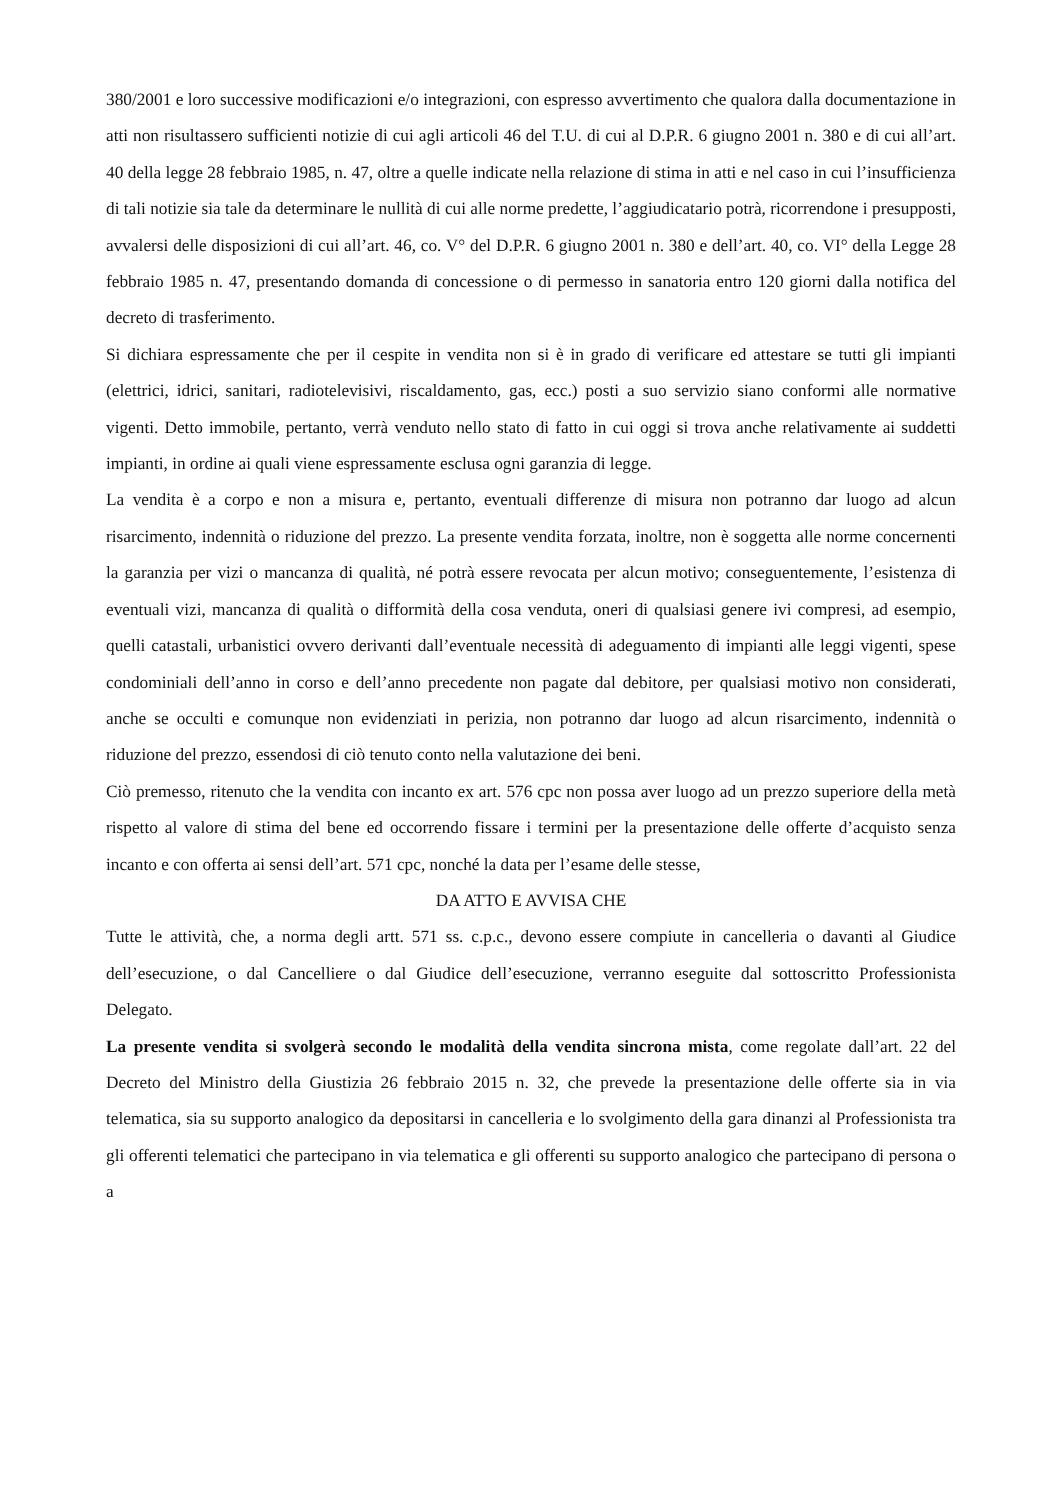380/2001 e loro successive modificazioni e/o integrazioni, con espresso avvertimento che qualora dalla documentazione in atti non risultassero sufficienti notizie di cui agli articoli 46 del T.U. di cui al D.P.R. 6 giugno 2001 n. 380 e di cui all’art. 40 della legge 28 febbraio 1985, n. 47, oltre a quelle indicate nella relazione di stima in atti e nel caso in cui l’insufficienza di tali notizie sia tale da determinare le nullità di cui alle norme predette, l’aggiudicatario potrà, ricorrendone i presupposti, avvalersi delle disposizioni di cui all’art. 46, co. V° del D.P.R. 6 giugno 2001 n. 380 e dell’art. 40, co. VI° della Legge 28 febbraio 1985 n. 47, presentando domanda di concessione o di permesso in sanatoria entro 120 giorni dalla notifica del decreto di trasferimento.
Si dichiara espressamente che per il cespite in vendita non si è in grado di verificare ed attestare se tutti gli impianti (elettrici, idrici, sanitari, radiotelevisivi, riscaldamento, gas, ecc.) posti a suo servizio siano conformi alle normative vigenti. Detto immobile, pertanto, verrà venduto nello stato di fatto in cui oggi si trova anche relativamente ai suddetti impianti, in ordine ai quali viene espressamente esclusa ogni garanzia di legge.
La vendita è a corpo e non a misura e, pertanto, eventuali differenze di misura non potranno dar luogo ad alcun risarcimento, indennità o riduzione del prezzo. La presente vendita forzata, inoltre, non è soggetta alle norme concernenti la garanzia per vizi o mancanza di qualità, né potrà essere revocata per alcun motivo; conseguentemente, l’esistenza di eventuali vizi, mancanza di qualità o difformità della cosa venduta, oneri di qualsiasi genere ivi compresi, ad esempio, quelli catastali, urbanistici ovvero derivanti dall’eventuale necessità di adeguamento di impianti alle leggi vigenti, spese condominiali dell’anno in corso e dell’anno precedente non pagate dal debitore, per qualsiasi motivo non considerati, anche se occulti e comunque non evidenziati in perizia, non potranno dar luogo ad alcun risarcimento, indennità o riduzione del prezzo, essendosi di ciò tenuto conto nella valutazione dei beni.
Ciò premesso, ritenuto che la vendita con incanto ex art. 576 cpc non possa aver luogo ad un prezzo superiore della metà rispetto al valore di stima del bene ed occorrendo fissare i termini per la presentazione delle offerte d’acquisto senza incanto e con offerta ai sensi dell’art. 571 cpc, nonché la data per l’esame delle stesse,
DA ATTO E AVVISA CHE
Tutte le attività, che, a norma degli artt. 571 ss. c.p.c., devono essere compiute in cancelleria o davanti al Giudice dell’esecuzione, o dal Cancelliere o dal Giudice dell’esecuzione, verranno eseguite dal sottoscritto Professionista Delegato.
La presente vendita si svolgerà secondo le modalità della vendita sincrona mista, come regolate dall’art. 22 del Decreto del Ministro della Giustizia 26 febbraio 2015 n. 32, che prevede la presentazione delle offerte sia in via telematica, sia su supporto analogico da depositarsi in cancelleria e lo svolgimento della gara dinanzi al Professionista tra gli offerenti telematici che partecipano in via telematica e gli offerenti su supporto analogico che partecipano di persona o a